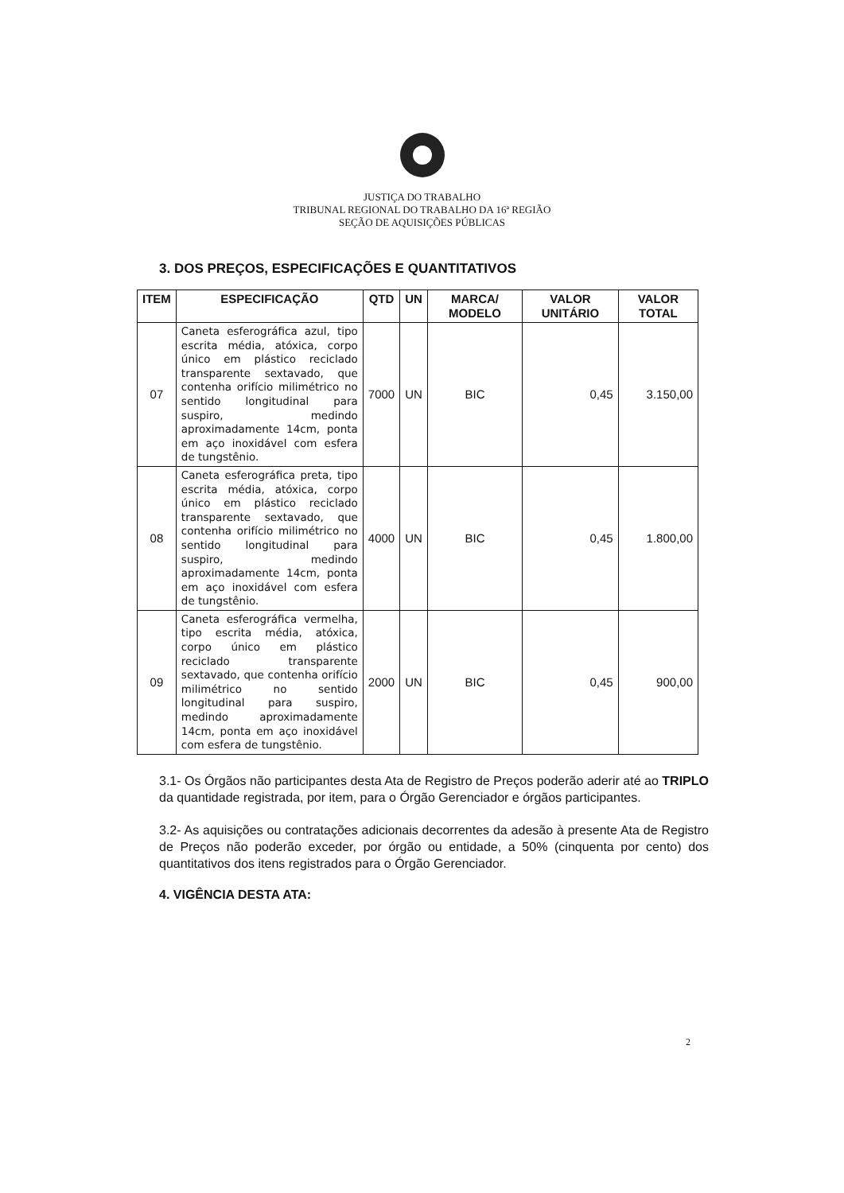JUSTIÇA DO TRABALHO
TRIBUNAL REGIONAL DO TRABALHO DA 16ª REGIÃO
SEÇÃO DE AQUISIÇÕES PÚBLICAS
3. DOS PREÇOS, ESPECIFICAÇÕES E QUANTITATIVOS
| ITEM | ESPECIFICAÇÃO | QTD | UN | MARCA/ MODELO | VALOR UNITÁRIO | VALOR TOTAL |
| --- | --- | --- | --- | --- | --- | --- |
| 07 | Caneta esferográfica azul, tipo escrita média, atóxica, corpo único em plástico reciclado transparente sextavado, que contenha orifício milimétrico no sentido longitudinal para suspiro, medindo aproximadamente 14cm, ponta em aço inoxidável com esfera de tungstênio. | 7000 | UN | BIC | 0,45 | 3.150,00 |
| 08 | Caneta esferográfica preta, tipo escrita média, atóxica, corpo único em plástico reciclado transparente sextavado, que contenha orifício milimétrico no sentido longitudinal para suspiro, medindo aproximadamente 14cm, ponta em aço inoxidável com esfera de tungstênio. | 4000 | UN | BIC | 0,45 | 1.800,00 |
| 09 | Caneta esferográfica vermelha, tipo escrita média, atóxica, corpo único em plástico reciclado transparente sextavado, que contenha orifício milimétrico no sentido longitudinal para suspiro, medindo aproximadamente 14cm, ponta em aço inoxidável com esfera de tungstênio. | 2000 | UN | BIC | 0,45 | 900,00 |
3.1- Os Órgãos não participantes desta Ata de Registro de Preços poderão aderir até ao TRIPLO da quantidade registrada, por item, para o Órgão Gerenciador e órgãos participantes.
3.2- As aquisições ou contratações adicionais decorrentes da adesão à presente Ata de Registro de Preços não poderão exceder, por órgão ou entidade, a 50% (cinquenta por cento) dos quantitativos dos itens registrados para o Órgão Gerenciador.
4. VIGÊNCIA DESTA ATA:
2